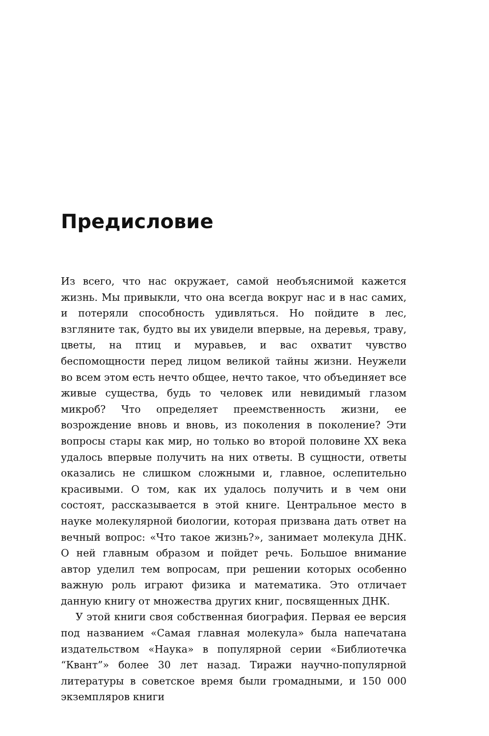Предисловие
Из всего, что нас окружает, самой необъяснимой кажется жизнь. Мы привыкли, что она всегда вокруг нас и в нас самих, и потеряли способность удивляться. Но пойдите в лес, взгляните так, будто вы их увидели впервые, на деревья, траву, цветы, на птиц и муравьев, и вас охватит чувство беспомощности перед лицом великой тайны жизни. Неужели во всем этом есть нечто общее, нечто такое, что объединяет все живые существа, будь то человек или невидимый глазом микроб? Что определяет преемственность жизни, ее возрождение вновь и вновь, из поколения в поколение? Эти вопросы стары как мир, но только во второй половине XX века удалось впервые получить на них ответы. В сущности, ответы оказались не слишком сложными и, главное, ослепительно красивыми. О том, как их удалось получить и в чем они состоят, рассказывается в этой книге. Центральное место в науке молекулярной биологии, которая призвана дать ответ на вечный вопрос: «Что такое жизнь?», занимает молекула ДНК. О ней главным образом и пойдет речь. Большое внимание автор уделил тем вопросам, при решении которых особенно важную роль играют физика и математика. Это отличает данную книгу от множества других книг, посвященных ДНК.
У этой книги своя собственная биография. Первая ее версия под названием «Самая главная молекула» была напечатана издательством «Наука» в популярной серии «Библиотечка “Квант”» более 30 лет назад. Тиражи научно-популярной литературы в советское время были громадными, и 150 000 экземпляров книги